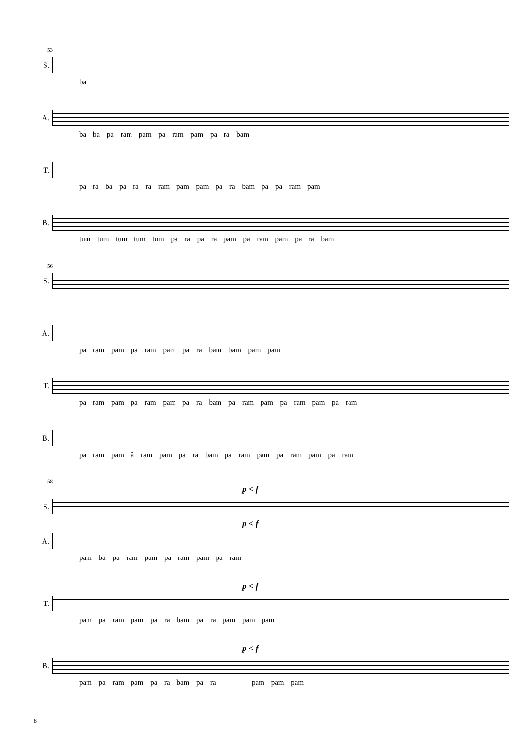53
S.
ba
A.
ba ba pa ram pam pa ram pam pa ra bam
T.
pa ra ba pa ra ra ram pam pam pa ra bam pa pa ram pam
B.
tum tum tum tum tum pa ra pa ra pam pa ram pam pa ra bam
56
S.
A.
pa ram pam pa ram pam pa ra bam bam pam pam
T.
pa ram pam pa ram pam pa ra bam pa ram pam pa ram pam pa ram
B.
pa ram pam â ram pam pa ra bam pa ram pam pa ram pam pa ram
58
p < f
S.
p < f
A.
pam ba pa ram pam pa ram pam pa ram
p < f
T.
pam pa ram pam pa ra bam pa ra pam pam pam
p < f
B.
pam pa ram pam pa ra bam pa ra ——— pam pam pam
8